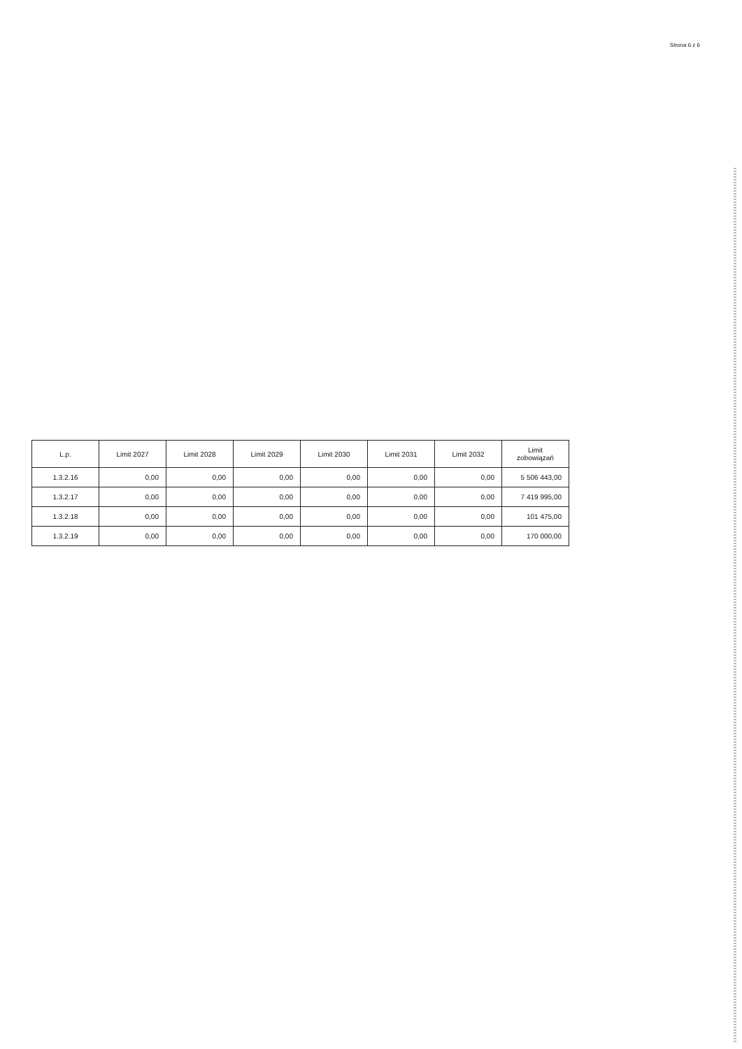Strona 6 z 6
| L.p. | Limit 2027 | Limit 2028 | Limit 2029 | Limit 2030 | Limit 2031 | Limit 2032 | Limit zobowiązań |
| --- | --- | --- | --- | --- | --- | --- | --- |
| 1.3.2.16 | 0,00 | 0,00 | 0,00 | 0,00 | 0,00 | 0,00 | 5 506 443,00 |
| 1.3.2.17 | 0,00 | 0,00 | 0,00 | 0,00 | 0,00 | 0,00 | 7 419 995,00 |
| 1.3.2.18 | 0,00 | 0,00 | 0,00 | 0,00 | 0,00 | 0,00 | 101 475,00 |
| 1.3.2.19 | 0,00 | 0,00 | 0,00 | 0,00 | 0,00 | 0,00 | 170 000,00 |